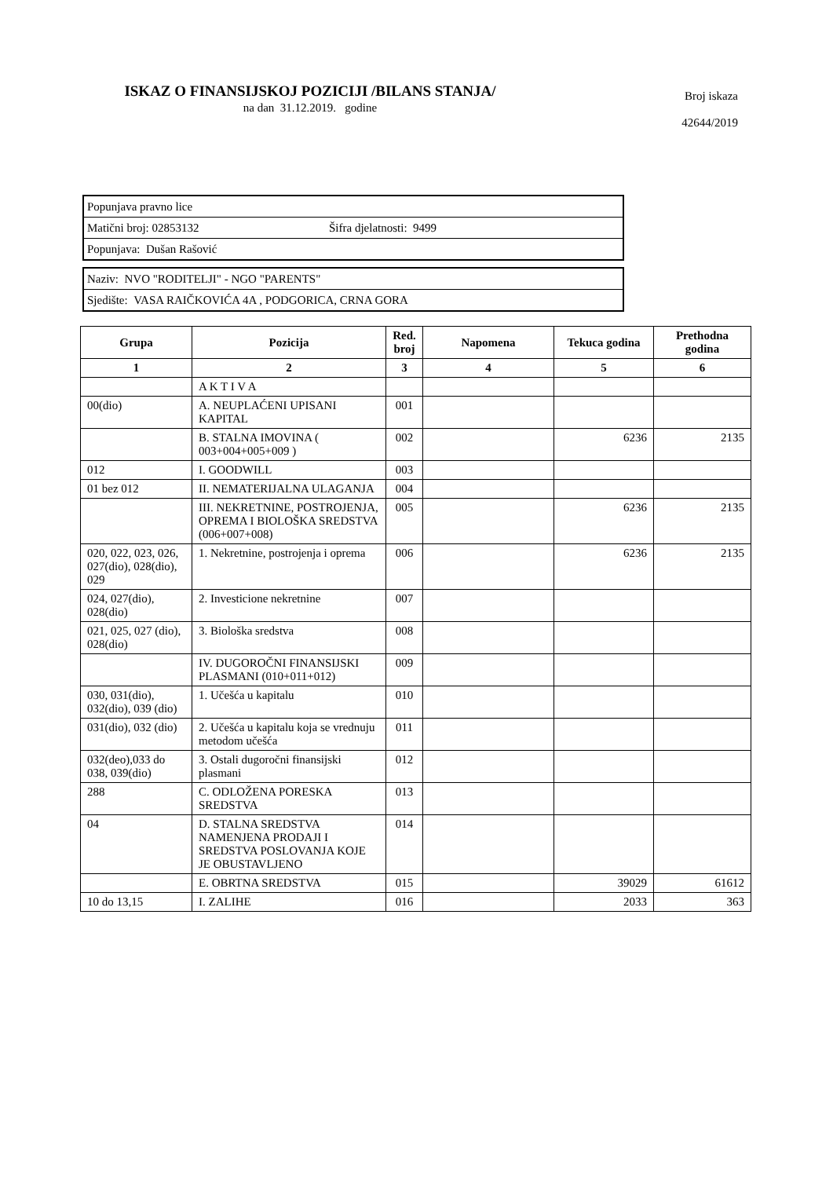ISKAZ O FINANSIJSKOJ POZICIJI /BILANS STANJA/
na dan 31.12.2019. godine
Broj iskaza
42644/2019
| Popunjava pravno lice | |
| Matični broj: 02853132 | Šifra djelatnosti: 9499 |
| Popunjava: Dušan Rašović | |
| Naziv: NVO "RODITELJI" - NGO "PARENTS" |
| Sjedište: VASA RAIČKOVIĆA 4A , PODGORICA, CRNA GORA |
| Grupa | Pozicija | Red. broj | Napomena | Tekuca godina | Prethodna godina |
| --- | --- | --- | --- | --- | --- |
| 1 | 2 | 3 | 4 | 5 | 6 |
| | A K T I V A | | | | |
| 00(dio) | A. NEUPLAĆENI UPISANI KAPITAL | 001 | | | |
| | B. STALNA IMOVINA ( 003+004+005+009 ) | 002 | | 6236 | 2135 |
| 012 | I. GOODWILL | 003 | | | |
| 01 bez 012 | II. NEMATERIJALNA ULAGANJA | 004 | | | |
| | III. NEKRETNINE, POSTROJENJA, OPREMA I BIOLOŠKA SREDSTVA (006+007+008) | 005 | | 6236 | 2135 |
| 020, 022, 023, 026, 027(dio), 028(dio), 029 | 1. Nekretnine, postrojenja i oprema | 006 | | 6236 | 2135 |
| 024, 027(dio), 028(dio) | 2. Investicione nekretnine | 007 | | | |
| 021, 025, 027 (dio), 028(dio) | 3. Biološka sredstva | 008 | | | |
| | IV. DUGOROČNI FINANSIJSKI PLASMANI (010+011+012) | 009 | | | |
| 030, 031(dio), 032(dio), 039 (dio) | 1. Učešća u kapitalu | 010 | | | |
| 031(dio), 032 (dio) | 2. Učešća u kapitalu koja se vrednuju metodom učešća | 011 | | | |
| 032(deo),033 do 038, 039(dio) | 3. Ostali dugoročni finansijski plasmani | 012 | | | |
| 288 | C. ODLOŽENA PORESKA SREDSTVA | 013 | | | |
| 04 | D. STALNA SREDSTVA NAMENJENA PRODAJI I SREDSTVA POSLOVANJA KOJE JE OBUSTAVLJENO | 014 | | | |
| | E. OBRTNA SREDSTVA | 015 | | 39029 | 61612 |
| 10 do 13,15 | I. ZALIHE | 016 | | 2033 | 363 |